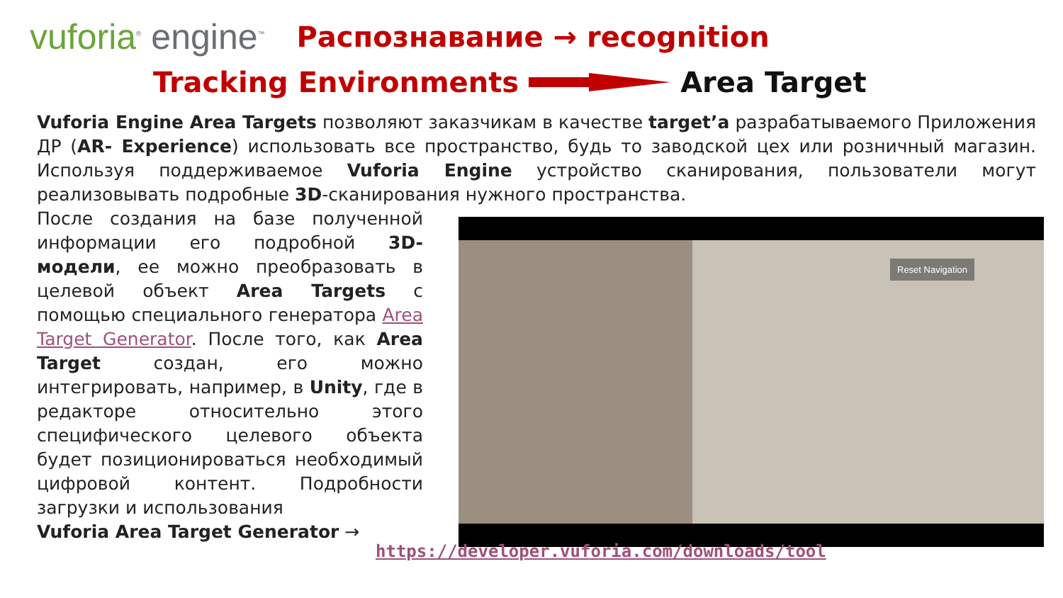vuforia<sup>®</sup> engine<sup>™</sup>
Распознавание → recognition
Tracking Environments Area Target
Vuforia Engine Area Targets позволяют заказчикам в качестве target’a разрабатываемого Приложения ДР (AR- Experience) использовать все пространство, будь то заводской цех или розничный магазин. Используя поддерживаемое Vuforia Engine устройство сканирования, пользователи могут реализовывать подробные 3D-сканирования нужного пространства.
После создания на базе полученной информации его подробной 3D-модели, ее можно преобразовать в целевой объект Area Targets с помощью специального генератора Area Target Generator. После того, как Area Target создан, его можно интегрировать, например, в Unity, где в редакторе относительно этого специфического целевого объекта будет позиционироваться необходимый цифровой контент. Подробности загрузки и использования
Vuforia Area Target Generator →
Reset Navigation
https://developer.vuforia.com/downloads/tool